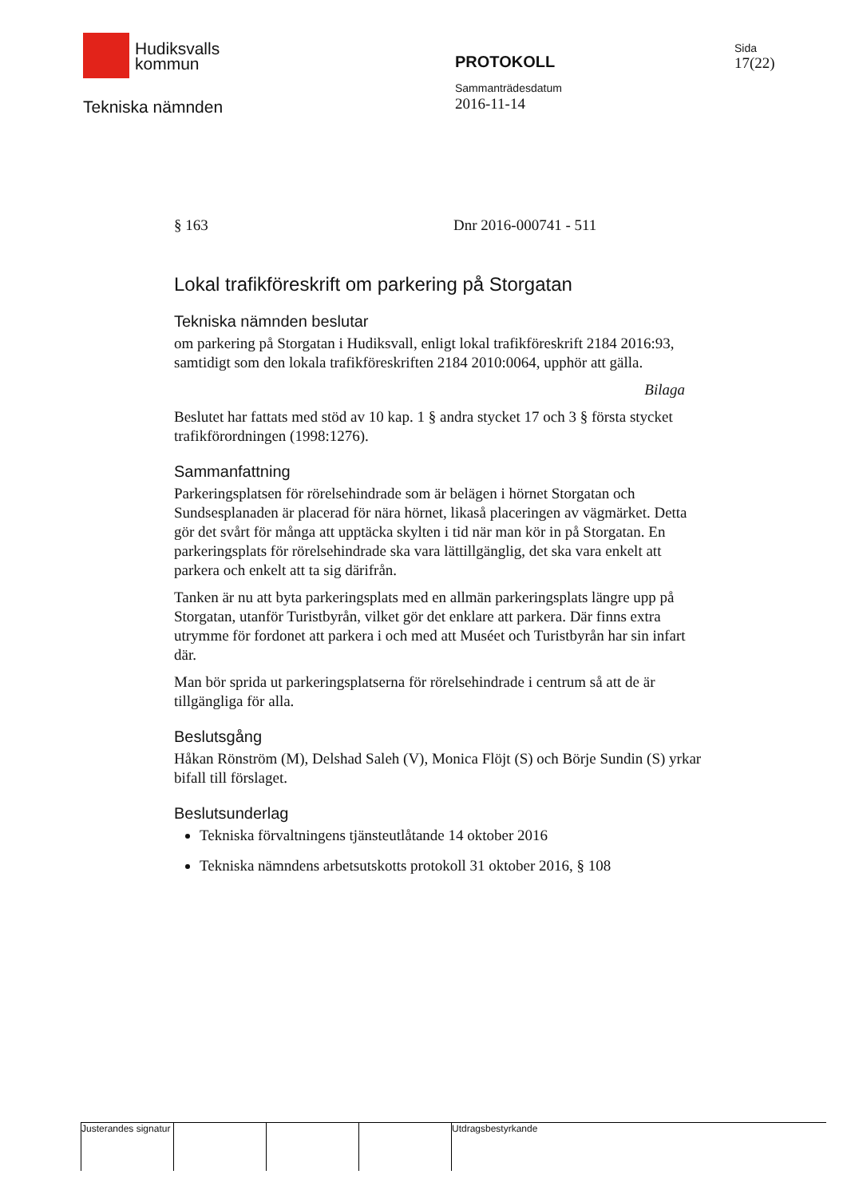Hudiksvalls
kommun
Tekniska nämnden
PROTOKOLL
Sammanträdesdatum
2016-11-14
Sida
17(22)
§ 163 Dnr 2016-000741 - 511
Lokal trafikföreskrift om parkering på Storgatan
Tekniska nämnden beslutar
om parkering på Storgatan i Hudiksvall, enligt lokal trafikföreskrift 2184 2016:93, samtidigt som den lokala trafikföreskriften 2184 2010:0064, upphör att gälla.
Bilaga
Beslutet har fattats med stöd av 10 kap. 1 § andra stycket 17 och 3 § första stycket trafikförordningen (1998:1276).
Sammanfattning
Parkeringsplatsen för rörelsehindrade som är belägen i hörnet Storgatan och Sundsesplanaden är placerad för nära hörnet, likaså placeringen av vägmärket. Detta gör det svårt för många att upptäcka skylten i tid när man kör in på Storgatan. En parkeringsplats för rörelsehindrade ska vara lättillgänglig, det ska vara enkelt att parkera och enkelt att ta sig därifrån.
Tanken är nu att byta parkeringsplats med en allmän parkeringsplats längre upp på Storgatan, utanför Turistbyrån, vilket gör det enklare att parkera. Där finns extra utrymme för fordonet att parkera i och med att Muséet och Turistbyrån har sin infart där.
Man bör sprida ut parkeringsplatserna för rörelsehindrade i centrum så att de är tillgängliga för alla.
Beslutsgång
Håkan Rönström (M), Delshad Saleh (V), Monica Flöjt (S) och Börje Sundin (S) yrkar bifall till förslaget.
Beslutsunderlag
Tekniska förvaltningens tjänsteutlåtande 14 oktober 2016
Tekniska nämndens arbetsutskotts protokoll 31 oktober 2016, § 108
Justerandes signatur Utdragsbestyrkande